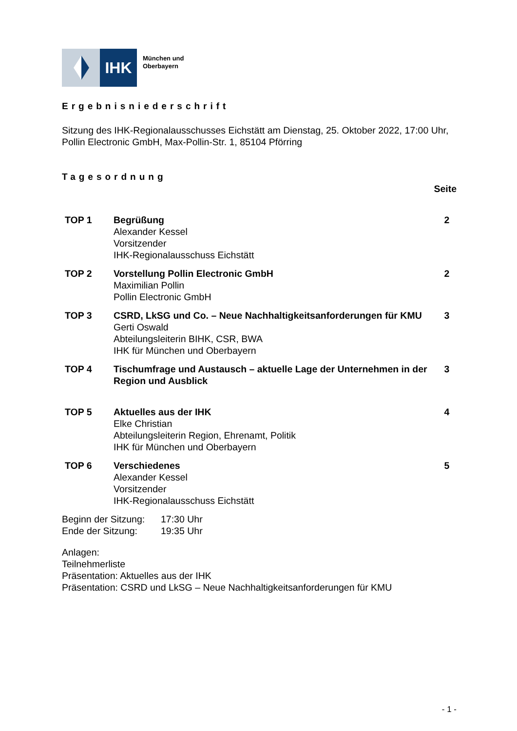IHK
München und
Oberbayern
Ergebnisniederschrift
Sitzung des IHK-Regionalausschusses Eichstätt am Dienstag, 25. Oktober 2022, 17:00 Uhr, Pollin Electronic GmbH, Max-Pollin-Str. 1, 85104 Pförring
Tagesordnung
Seite
| TOP 1 | Begrüßung Alexander Kessel Vorsitzender IHK-Regionalausschuss Eichstätt | 2 |
| TOP 2 | Vorstellung Pollin Electronic GmbH Maximilian Pollin Pollin Electronic GmbH | 2 |
| TOP 3 | CSRD, LkSG und Co. – Neue Nachhaltigkeitsanforderungen für KMU Gerti Oswald Abteilungsleiterin BIHK, CSR, BWA IHK für München und Oberbayern | 3 |
| TOP 4 | Tischumfrage und Austausch – aktuelle Lage der Unternehmen in der Region und Ausblick | 3 |
| TOP 5 | Aktuelles aus der IHK Elke Christian Abteilungsleiterin Region, Ehrenamt, Politik IHK für München und Oberbayern | 4 |
| TOP 6 | Verschiedenes Alexander Kessel Vorsitzender IHK-Regionalausschuss Eichstätt | 5 |
| Beginn der Sitzung: | 17:30 Uhr |
| Ende der Sitzung: | 19:35 Uhr |
Anlagen:
Teilnehmerliste
Präsentation: Aktuelles aus der IHK
Präsentation: CSRD und LkSG – Neue Nachhaltigkeitsanforderungen für KMU
- 1 -